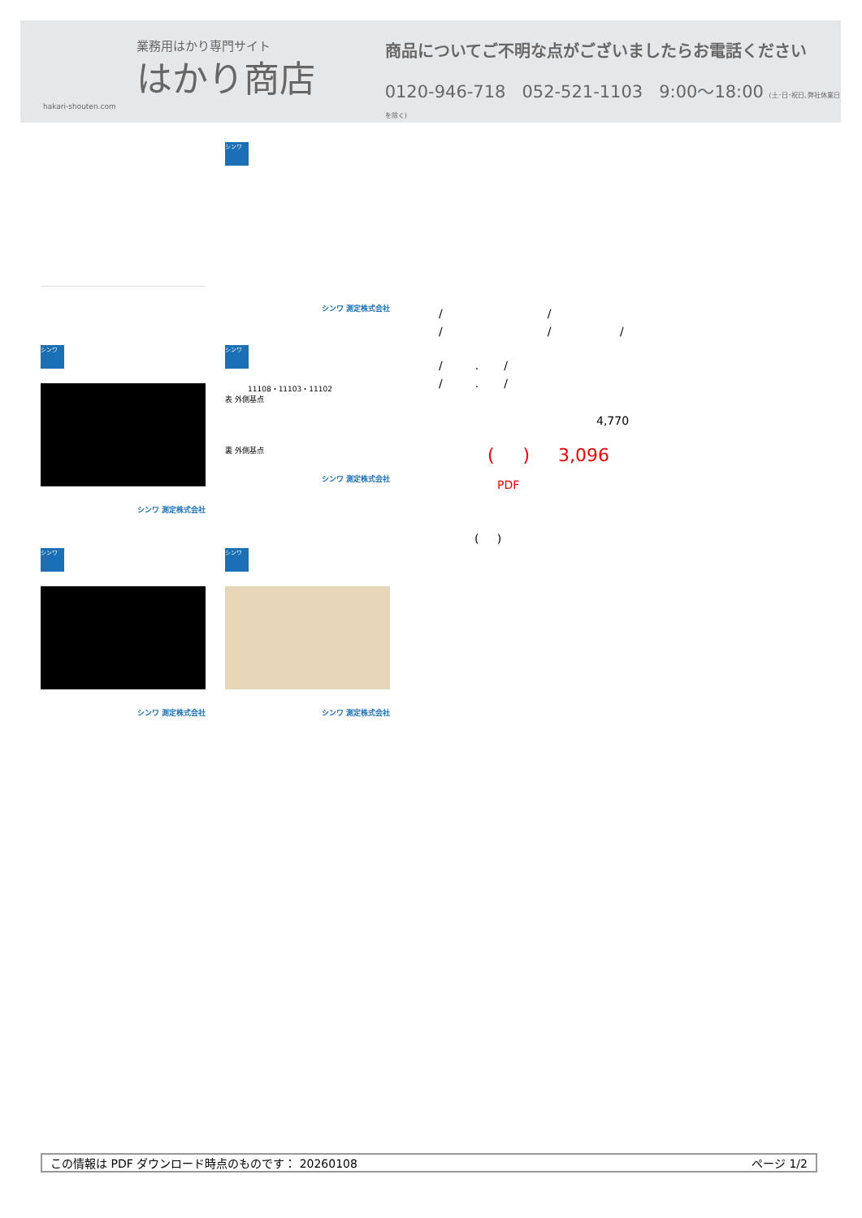業務用はかり専門サイト
はかり商店
hakari-shouten.com
商品についてご不明な点がございましたらお電話ください
0120-946-718 052-521-1103 9:00〜18:00 (土･日･祝日､弊社休業日を除く)
シンワ
シンワ 測定株式会社
シンワ
シンワ 測定株式会社
シンワ
11108・11103・11102
表 外側基点
裏 外側基点
シンワ 測定株式会社
シンワ
シンワ 測定株式会社
シンワ
シンワ 測定株式会社
/ /
/ / /
/ . /
/ . /
4,770
( ) 3,096
PDF
( )
この情報は PDF ダウンロード時点のものです： 20260108 ページ 1/2